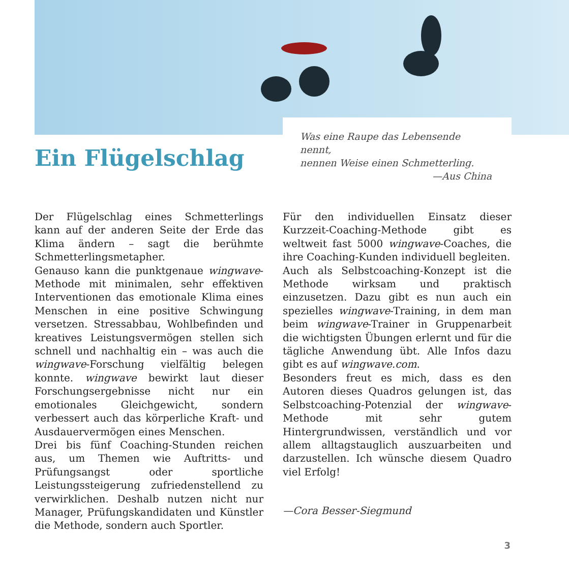Ein Flügelschlag
Was eine Raupe das Lebensende nennt,
nennen Weise einen Schmetterling.
—Aus China
Der Flügelschlag eines Schmetterlings kann auf der anderen Seite der Erde das Klima ändern – sagt die berühmte Schmetterlingsmetapher.
Genauso kann die punktgenaue wingwave-Methode mit minimalen, sehr effektiven Interventionen das emotionale Klima eines Menschen in eine positive Schwingung versetzen. Stressabbau, Wohlbefinden und kreatives Leistungsvermögen stellen sich schnell und nachhaltig ein – was auch die wingwave-Forschung vielfältig belegen konnte. wingwave bewirkt laut dieser Forschungsergebnisse nicht nur ein emotionales Gleichgewicht, sondern verbessert auch das körperliche Kraft- und Ausdauervermögen eines Menschen.
Drei bis fünf Coaching-Stunden reichen aus, um Themen wie Auftritts- und Prüfungsangst oder sportliche Leistungssteigerung zufriedenstellend zu verwirklichen. Deshalb nutzen nicht nur Manager, Prüfungskandidaten und Künstler die Methode, sondern auch Sportler.
Für den individuellen Einsatz dieser Kurzzeit-Coaching-Methode gibt es weltweit fast 5000 wingwave-Coaches, die ihre Coaching-Kunden individuell begleiten.
Auch als Selbstcoaching-Konzept ist die Methode wirksam und praktisch einzusetzen. Dazu gibt es nun auch ein spezielles wingwave-Training, in dem man beim wingwave-Trainer in Gruppenarbeit die wichtigsten Übungen erlernt und für die tägliche Anwendung übt. Alle Infos dazu gibt es auf wingwave.com.
Besonders freut es mich, dass es den Autoren dieses Quadros gelungen ist, das Selbstcoaching-Potenzial der wingwave-Methode mit sehr gutem Hintergrundwissen, verständlich und vor allem alltagstauglich auszuarbeiten und darzustellen. Ich wünsche diesem Quadro viel Erfolg!
—Cora Besser-Siegmund
3